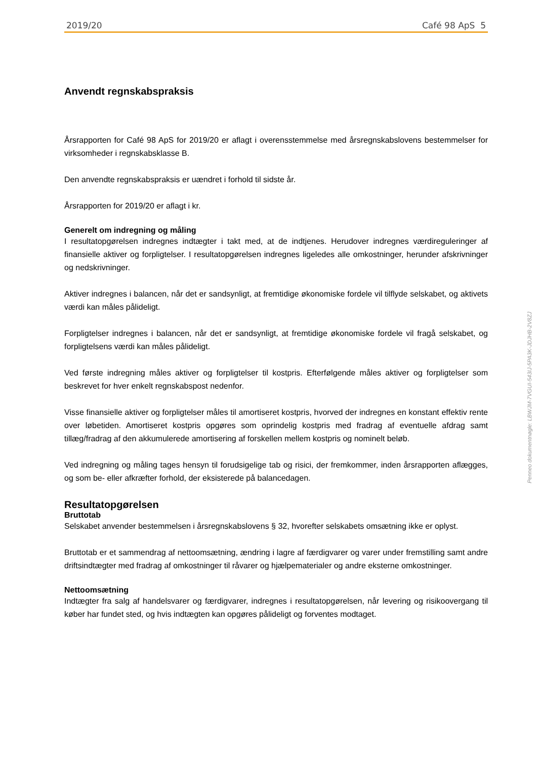2019/20 Café 98 ApS 5
Anvendt regnskabspraksis
Årsrapporten for Café 98 ApS for 2019/20 er aflagt i overensstemmelse med årsregnskabslovens bestemmelser for virksomheder i regnskabsklasse B.
Den anvendte regnskabspraksis er uændret i forhold til sidste år.
Årsrapporten for 2019/20 er aflagt i kr.
Generelt om indregning og måling
I resultatopgørelsen indregnes indtægter i takt med, at de indtjenes. Herudover indregnes værdireguleringer af finansielle aktiver og forpligtelser. I resultatopgørelsen indregnes ligeledes alle omkostninger, herunder afskrivninger og nedskrivninger.
Aktiver indregnes i balancen, når det er sandsynligt, at fremtidige økonomiske fordele vil tilflyde selskabet, og aktivets værdi kan måles pålideligt.
Forpligtelser indregnes i balancen, når det er sandsynligt, at fremtidige økonomiske fordele vil fragå selskabet, og forpligtelsens værdi kan måles pålideligt.
Ved første indregning måles aktiver og forpligtelser til kostpris. Efterfølgende måles aktiver og forpligtelser som beskrevet for hver enkelt regnskabspost nedenfor.
Visse finansielle aktiver og forpligtelser måles til amortiseret kostpris, hvorved der indregnes en konstant effektiv rente over løbetiden. Amortiseret kostpris opgøres som oprindelig kostpris med fradrag af eventuelle afdrag samt tillæg/fradrag af den akkumulerede amortisering af forskellen mellem kostpris og nominelt beløb.
Ved indregning og måling tages hensyn til forudsigelige tab og risici, der fremkommer, inden årsrapporten aflægges, og som be- eller afkræfter forhold, der eksisterede på balancedagen.
Resultatopgørelsen
Bruttotab
Selskabet anvender bestemmelsen i årsregnskabslovens § 32, hvorefter selskabets omsætning ikke er oplyst.
Bruttotab er et sammendrag af nettoomsætning, ændring i lagre af færdigvarer og varer under fremstilling samt andre driftsindtægter med fradrag af omkostninger til råvarer og hjælpematerialer og andre eksterne omkostninger.
Nettoomsætning
Indtægter fra salg af handelsvarer og færdigvarer, indregnes i resultatopgørelsen, når levering og risikoovergang til køber har fundet sted, og hvis indtægten kan opgøres pålideligt og forventes modtaget.
Penneo dokumentnøgle: LBWJM-7VGUI-543IJ-5PA3K-JDJHB-2V8ZJ